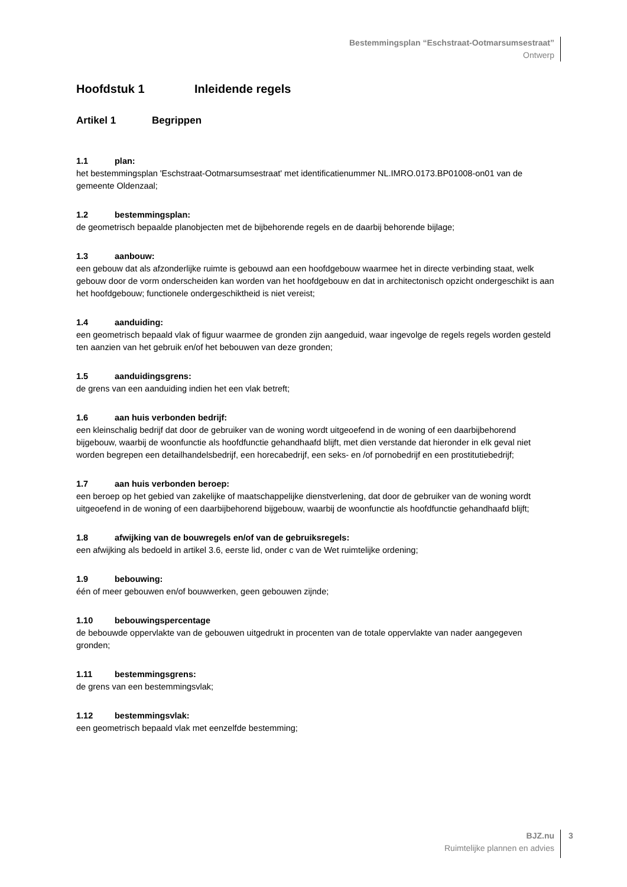Bestemmingsplan “Eschstraat-Ootmarsumsestraat”
Ontwerp
Hoofdstuk 1 Inleidende regels
Artikel 1 Begrippen
1.1 plan:
het bestemmingsplan 'Eschstraat-Ootmarsumsestraat' met identificatienummer NL.IMRO.0173.BP01008-on01 van de gemeente Oldenzaal;
1.2 bestemmingsplan:
de geometrisch bepaalde planobjecten met de bijbehorende regels en de daarbij behorende bijlage;
1.3 aanbouw:
een gebouw dat als afzonderlijke ruimte is gebouwd aan een hoofdgebouw waarmee het in directe verbinding staat, welk gebouw door de vorm onderscheiden kan worden van het hoofdgebouw en dat in architectonisch opzicht ondergeschikt is aan het hoofdgebouw; functionele ondergeschiktheid is niet vereist;
1.4 aanduiding:
een geometrisch bepaald vlak of figuur waarmee de gronden zijn aangeduid, waar ingevolge de regels regels worden gesteld ten aanzien van het gebruik en/of het bebouwen van deze gronden;
1.5 aanduidingsgrens:
de grens van een aanduiding indien het een vlak betreft;
1.6 aan huis verbonden bedrijf:
een kleinschalig bedrijf dat door de gebruiker van de woning wordt uitgeoefend in de woning of een daarbijbehorend bijgebouw, waarbij de woonfunctie als hoofdfunctie gehandhaafd blijft, met dien verstande dat hieronder in elk geval niet worden begrepen een detailhandelsbedrijf, een horecabedrijf, een seks- en /of pornobedrijf en een prostitutiebedrijf;
1.7 aan huis verbonden beroep:
een beroep op het gebied van zakelijke of maatschappelijke dienstverlening, dat door de gebruiker van de woning wordt uitgeoefend in de woning of een daarbijbehorend bijgebouw, waarbij de woonfunctie als hoofdfunctie gehandhaafd blijft;
1.8 afwijking van de bouwregels en/of van de gebruiksregels:
een afwijking als bedoeld in artikel 3.6, eerste lid, onder c van de Wet ruimtelijke ordening;
1.9 bebouwing:
één of meer gebouwen en/of bouwwerken, geen gebouwen zijnde;
1.10 bebouwingspercentage
de bebouwde oppervlakte van de gebouwen uitgedrukt in procenten van de totale oppervlakte van nader aangegeven gronden;
1.11 bestemmingsgrens:
de grens van een bestemmingsvlak;
1.12 bestemmingsvlak:
een geometrisch bepaald vlak met eenzelfde bestemming;
BJZ.nu
Ruimtelijke plannen en advies
3